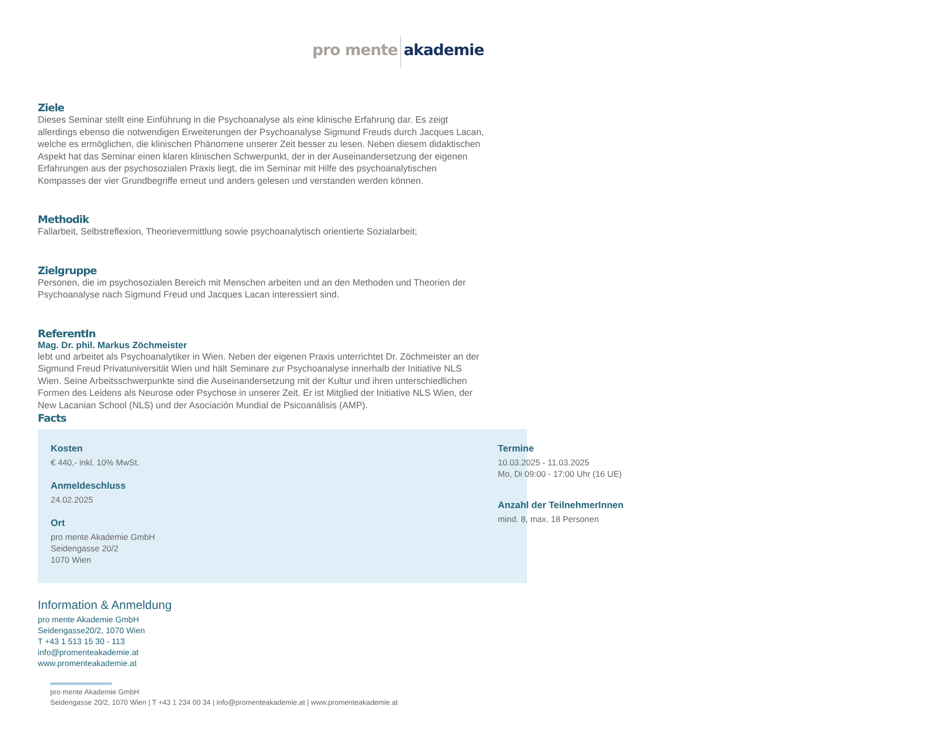pro mente akademie
Ziele
Dieses Seminar stellt eine Einführung in die Psychoanalyse als eine klinische Erfahrung dar. Es zeigt allerdings ebenso die notwendigen Erweiterungen der Psychoanalyse Sigmund Freuds durch Jacques Lacan, welche es ermöglichen, die klinischen Phänomene unserer Zeit besser zu lesen. Neben diesem didaktischen Aspekt hat das Seminar einen klaren klinischen Schwerpunkt, der in der Auseinandersetzung der eigenen Erfahrungen aus der psychosozialen Praxis liegt, die im Seminar mit Hilfe des psychoanalytischen Kompasses der vier Grundbegriffe erneut und anders gelesen und verstanden werden können.
Methodik
Fallarbeit, Selbstreflexion, Theorievermittlung sowie psychoanalytisch orientierte Sozialarbeit;
Zielgruppe
Personen, die im psychosozialen Bereich mit Menschen arbeiten und an den Methoden und Theorien der Psychoanalyse nach Sigmund Freud und Jacques Lacan interessiert sind.
ReferentIn
Mag. Dr. phil. Markus Zöchmeister
lebt und arbeitet als Psychoanalytiker in Wien. Neben der eigenen Praxis unterrichtet Dr. Zöchmeister an der Sigmund Freud Privatuniversität Wien und hält Seminare zur Psychoanalyse innerhalb der Initiative NLS Wien. Seine Arbeitsschwerpunkte sind die Auseinandersetzung mit der Kultur und ihren unterschiedlichen Formen des Leidens als Neurose oder Psychose in unserer Zeit. Er ist Mitglied der Initiative NLS Wien, der New Lacanian School (NLS) und der Asociación Mundial de Psicoanálisis (AMP).
Facts
Kosten
€ 440,- inkl. 10% MwSt.
Anmeldeschluss
24.02.2025
Ort
pro mente Akademie GmbH
Seidengasse 20/2
1070 Wien
Termine
10.03.2025 - 11.03.2025
Mo, Di 09:00 - 17:00 Uhr (16 UE)
Anzahl der TeilnehmerInnen
mind. 8, max. 18 Personen
Information & Anmeldung
pro mente Akademie GmbH
Seidengasse20/2, 1070 Wien
T +43 1 513 15 30 - 113
info@promenteakademie.at
www.promenteakademie.at
pro mente Akademie GmbH
Seidengasse 20/2, 1070 Wien | T +43 1 234 00 34 | info@promenteakademie.at | www.promenteakademie.at